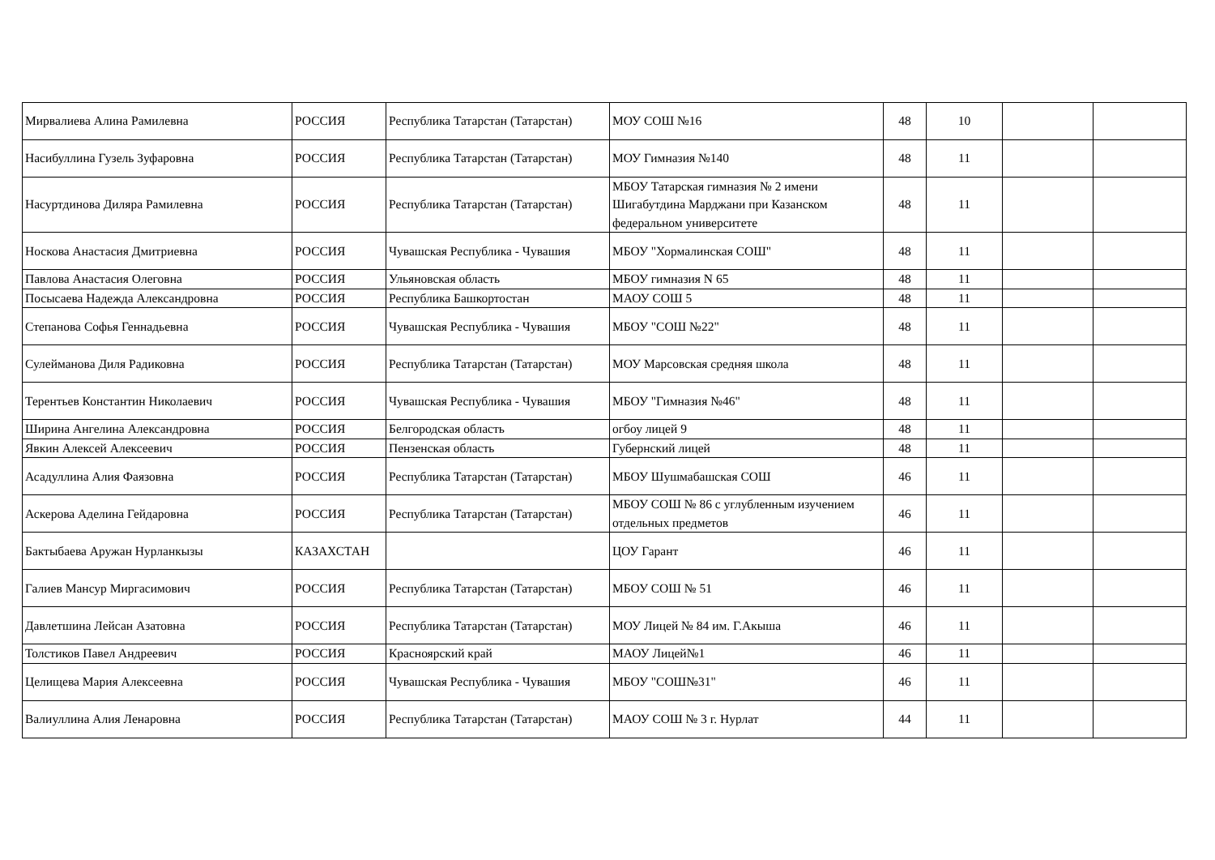| Мирвалиева Алина Рамилевна | РОССИЯ | Республика Татарстан (Татарстан) | МОУ СОШ №16 | 48 | 10 | | |
| Насибуллина Гузель Зуфаровна | РОССИЯ | Республика Татарстан (Татарстан) | МОУ Гимназия №140 | 48 | 11 | | |
| Насуртдинова Диляра Рамилевна | РОССИЯ | Республика Татарстан (Татарстан) | МБОУ Татарская гимназия № 2 имени Шигабутдина Марджани при Казанском федеральном университете | 48 | 11 | | |
| Носкова Анастасия Дмитриевна | РОССИЯ | Чувашская Республика - Чувашия | МБОУ "Хормалинская СОШ" | 48 | 11 | | |
| Павлова Анастасия Олеговна | РОССИЯ | Ульяновская область | МБОУ гимназия N 65 | 48 | 11 | | |
| Посысаева Надежда Александровна | РОССИЯ | Республика Башкортостан | МАОУ СОШ 5 | 48 | 11 | | |
| Степанова Софья Геннадьевна | РОССИЯ | Чувашская Республика - Чувашия | МБОУ "СОШ №22" | 48 | 11 | | |
| Сулейманова Диля Радиковна | РОССИЯ | Республика Татарстан (Татарстан) | МОУ Марсовская средняя школа | 48 | 11 | | |
| Терентьев Константин Николаевич | РОССИЯ | Чувашская Республика - Чувашия | МБОУ "Гимназия №46" | 48 | 11 | | |
| Ширина Ангелина Александровна | РОССИЯ | Белгородская область | огбоу лицей 9 | 48 | 11 | | |
| Явкин Алексей Алексеевич | РОССИЯ | Пензенская область | Губернский лицей | 48 | 11 | | |
| Асадуллина Алия Фаязовна | РОССИЯ | Республика Татарстан (Татарстан) | МБОУ Шушмабашская СОШ | 46 | 11 | | |
| Аскерова Аделина Гейдаровна | РОССИЯ | Республика Татарстан (Татарстан) | МБОУ СОШ № 86 с углубленным изучением отдельных предметов | 46 | 11 | | |
| Бактыбаева Аружан Нурланкызы | КАЗАХСТАН | | ЦОУ Гарант | 46 | 11 | | |
| Галиев Мансур Миргасимович | РОССИЯ | Республика Татарстан (Татарстан) | МБОУ СОШ № 51 | 46 | 11 | | |
| Давлетшина Лейсан Азатовна | РОССИЯ | Республика Татарстан (Татарстан) | МОУ Лицей № 84 им. Г.Акыша | 46 | 11 | | |
| Толстиков Павел Андреевич | РОССИЯ | Красноярский край | МАОУ Лицей№1 | 46 | 11 | | |
| Целищева Мария Алексеевна | РОССИЯ | Чувашская Республика - Чувашия | МБОУ "СОШ№31" | 46 | 11 | | |
| Валиуллина Алия Ленаровна | РОССИЯ | Республика Татарстан (Татарстан) | МАОУ СОШ № 3 г. Нурлат | 44 | 11 | | |